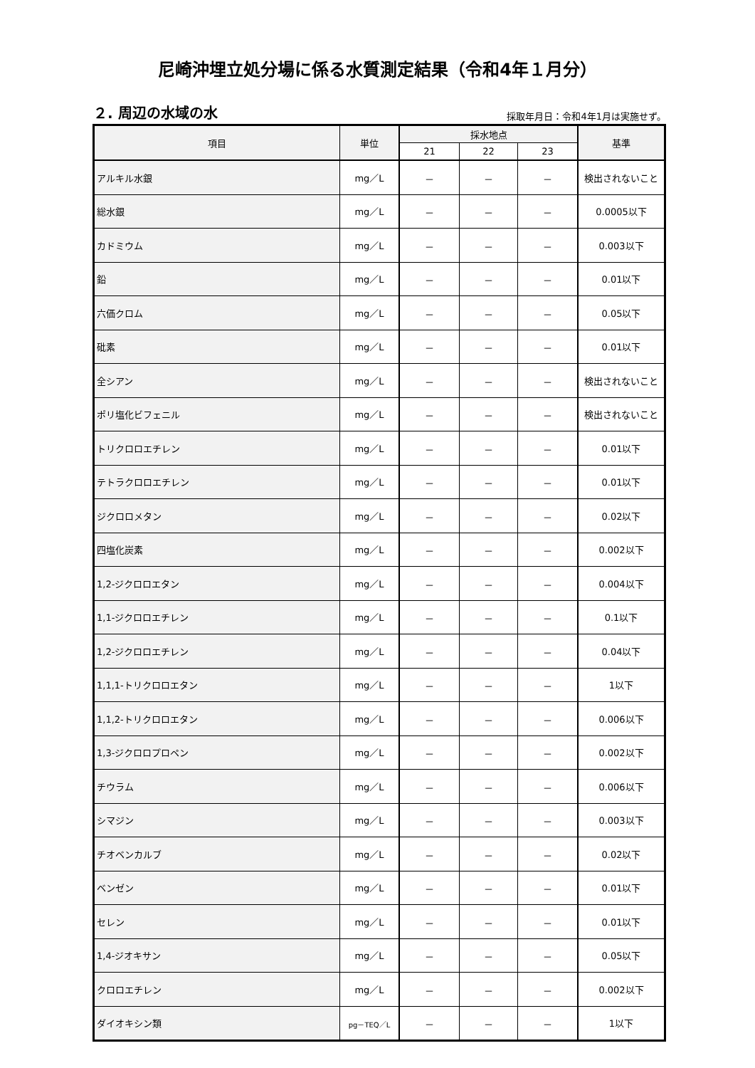尼崎沖埋立処分場に係る水質測定結果（令和4年１月分）
２. 周辺の水域の水
採取年月日：令和4年1月は実施せず。
| 項目 | 単位 | 採水地点 | | | 基準 |
| --- | --- | --- | --- | --- | --- |
| | | 21 | 22 | 23 | |
| アルキル水銀 | mg／L | － | － | － | 検出されないこと |
| 総水銀 | mg／L | － | － | － | 0.0005以下 |
| カドミウム | mg／L | － | － | － | 0.003以下 |
| 鉛 | mg／L | － | － | － | 0.01以下 |
| 六価クロム | mg／L | － | － | － | 0.05以下 |
| 砒素 | mg／L | － | － | － | 0.01以下 |
| 全シアン | mg／L | － | － | － | 検出されないこと |
| ポリ塩化ビフェニル | mg／L | － | － | － | 検出されないこと |
| トリクロロエチレン | mg／L | － | － | － | 0.01以下 |
| テトラクロロエチレン | mg／L | － | － | － | 0.01以下 |
| ジクロロメタン | mg／L | － | － | － | 0.02以下 |
| 四塩化炭素 | mg／L | － | － | － | 0.002以下 |
| 1,2-ジクロロエタン | mg／L | － | － | － | 0.004以下 |
| 1,1-ジクロロエチレン | mg／L | － | － | － | 0.1以下 |
| 1,2-ジクロロエチレン | mg／L | － | － | － | 0.04以下 |
| 1,1,1-トリクロロエタン | mg／L | － | － | － | 1以下 |
| 1,1,2-トリクロロエタン | mg／L | － | － | － | 0.006以下 |
| 1,3-ジクロロプロペン | mg／L | － | － | － | 0.002以下 |
| チウラム | mg／L | － | － | － | 0.006以下 |
| シマジン | mg／L | － | － | － | 0.003以下 |
| チオベンカルブ | mg／L | － | － | － | 0.02以下 |
| ベンゼン | mg／L | － | － | － | 0.01以下 |
| セレン | mg／L | － | － | － | 0.01以下 |
| 1,4-ジオキサン | mg／L | － | － | － | 0.05以下 |
| クロロエチレン | mg／L | － | － | － | 0.002以下 |
| ダイオキシン類 | pg－TEQ／L | － | － | － | 1以下 |